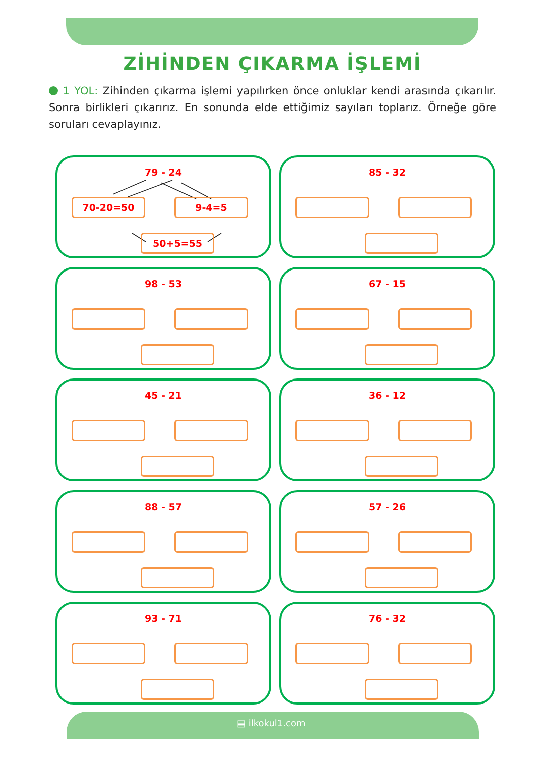ZİHİNDEN ÇIKARMA İŞLEMİ
1 YOL: Zihinden çıkarma işlemi yapılırken önce onluklar kendi arasında çıkarılır. Sonra birlikleri çıkarırız. En sonunda elde ettiğimiz sayıları toplarız. Örneğe göre soruları cevaplayınız.
79 - 24
70-20=50 9-4=5
50+5=55
85 - 32
98 - 53
67 - 15
45 - 21
36 - 12
88 - 57
57 - 26
93 - 71
76 - 32
▤ ilkokul1.com